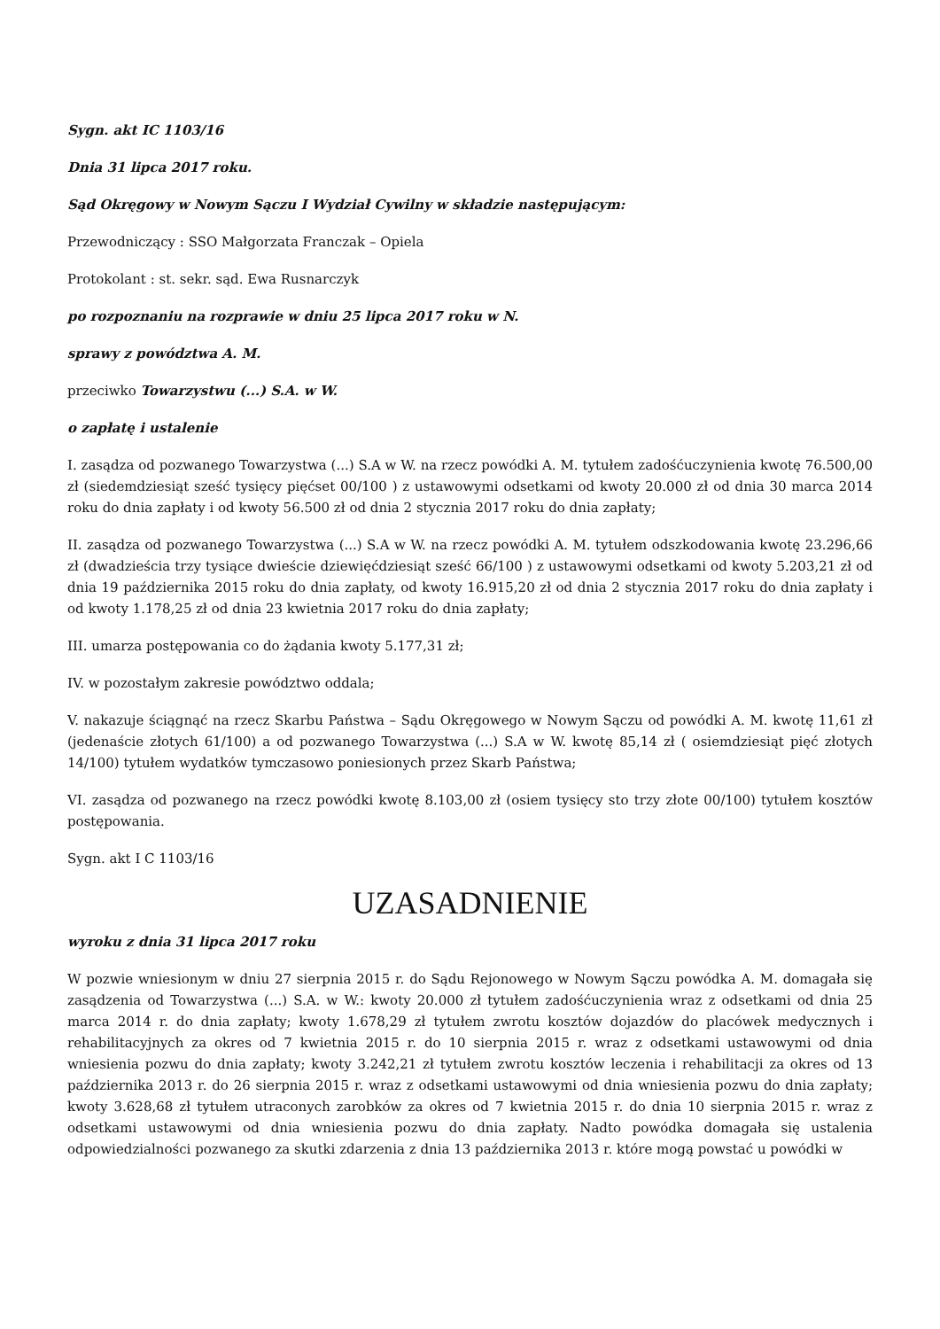Sygn. akt IC 1103/16
Dnia 31 lipca 2017 roku.
Sąd Okręgowy w Nowym Sączu I Wydział Cywilny w składzie następującym:
Przewodniczący : SSO Małgorzata Franczak – Opiela
Protokolant : st. sekr. sąd. Ewa Rusnarczyk
po rozpoznaniu na rozprawie w dniu 25 lipca 2017 roku w N.
sprawy z powództwa A. M.
przeciwko Towarzystwu (...) S.A. w W.
o zapłatę i ustalenie
I. zasądza od pozwanego Towarzystwa (...) S.A w W. na rzecz powódki A. M. tytułem zadośćuczynienia kwotę 76.500,00 zł (siedemdziesiąt sześć tysięcy pięćset 00/100 ) z ustawowymi odsetkami od kwoty 20.000 zł od dnia 30 marca 2014 roku do dnia zapłaty i od kwoty 56.500 zł od dnia 2 stycznia 2017 roku do dnia zapłaty;
II. zasądza od pozwanego Towarzystwa (...) S.A w W. na rzecz powódki A. M. tytułem odszkodowania kwotę 23.296,66 zł (dwadzieścia trzy tysiące dwieście dziewięćdziesiąt sześć 66/100 ) z ustawowymi odsetkami od kwoty 5.203,21 zł od dnia 19 października 2015 roku do dnia zapłaty, od kwoty 16.915,20 zł od dnia 2 stycznia 2017 roku do dnia zapłaty i od kwoty 1.178,25 zł od dnia 23 kwietnia 2017 roku do dnia zapłaty;
III. umarza postępowania co do żądania kwoty 5.177,31 zł;
IV. w pozostałym zakresie powództwo oddala;
V. nakazuje ściągnąć na rzecz Skarbu Państwa – Sądu Okręgowego w Nowym Sączu od powódki A. M. kwotę 11,61 zł (jedenaście złotych 61/100) a od pozwanego Towarzystwa (...) S.A w W. kwotę 85,14 zł ( osiemdziesiąt pięć złotych 14/100) tytułem wydatków tymczasowo poniesionych przez Skarb Państwa;
VI. zasądza od pozwanego na rzecz powódki kwotę 8.103,00 zł (osiem tysięcy sto trzy złote 00/100) tytułem kosztów postępowania.
Sygn. akt I C 1103/16
UZASADNIENIE
wyroku z dnia 31 lipca 2017 roku
W pozwie wniesionym w dniu 27 sierpnia 2015 r. do Sądu Rejonowego w Nowym Sączu powódka A. M. domagała się zasądzenia od Towarzystwa (...) S.A. w W.: kwoty 20.000 zł tytułem zadośćuczynienia wraz z odsetkami od dnia 25 marca 2014 r. do dnia zapłaty; kwoty 1.678,29 zł tytułem zwrotu kosztów dojazdów do placówek medycznych i rehabilitacyjnych za okres od 7 kwietnia 2015 r. do 10 sierpnia 2015 r. wraz z odsetkami ustawowymi od dnia wniesienia pozwu do dnia zapłaty; kwoty 3.242,21 zł tytułem zwrotu kosztów leczenia i rehabilitacji za okres od 13 października 2013 r. do 26 sierpnia 2015 r. wraz z odsetkami ustawowymi od dnia wniesienia pozwu do dnia zapłaty; kwoty 3.628,68 zł tytułem utraconych zarobków za okres od 7 kwietnia 2015 r. do dnia 10 sierpnia 2015 r. wraz z odsetkami ustawowymi od dnia wniesienia pozwu do dnia zapłaty. Nadto powódka domagała się ustalenia odpowiedzialności pozwanego za skutki zdarzenia z dnia 13 października 2013 r. które mogą powstać u powódki w